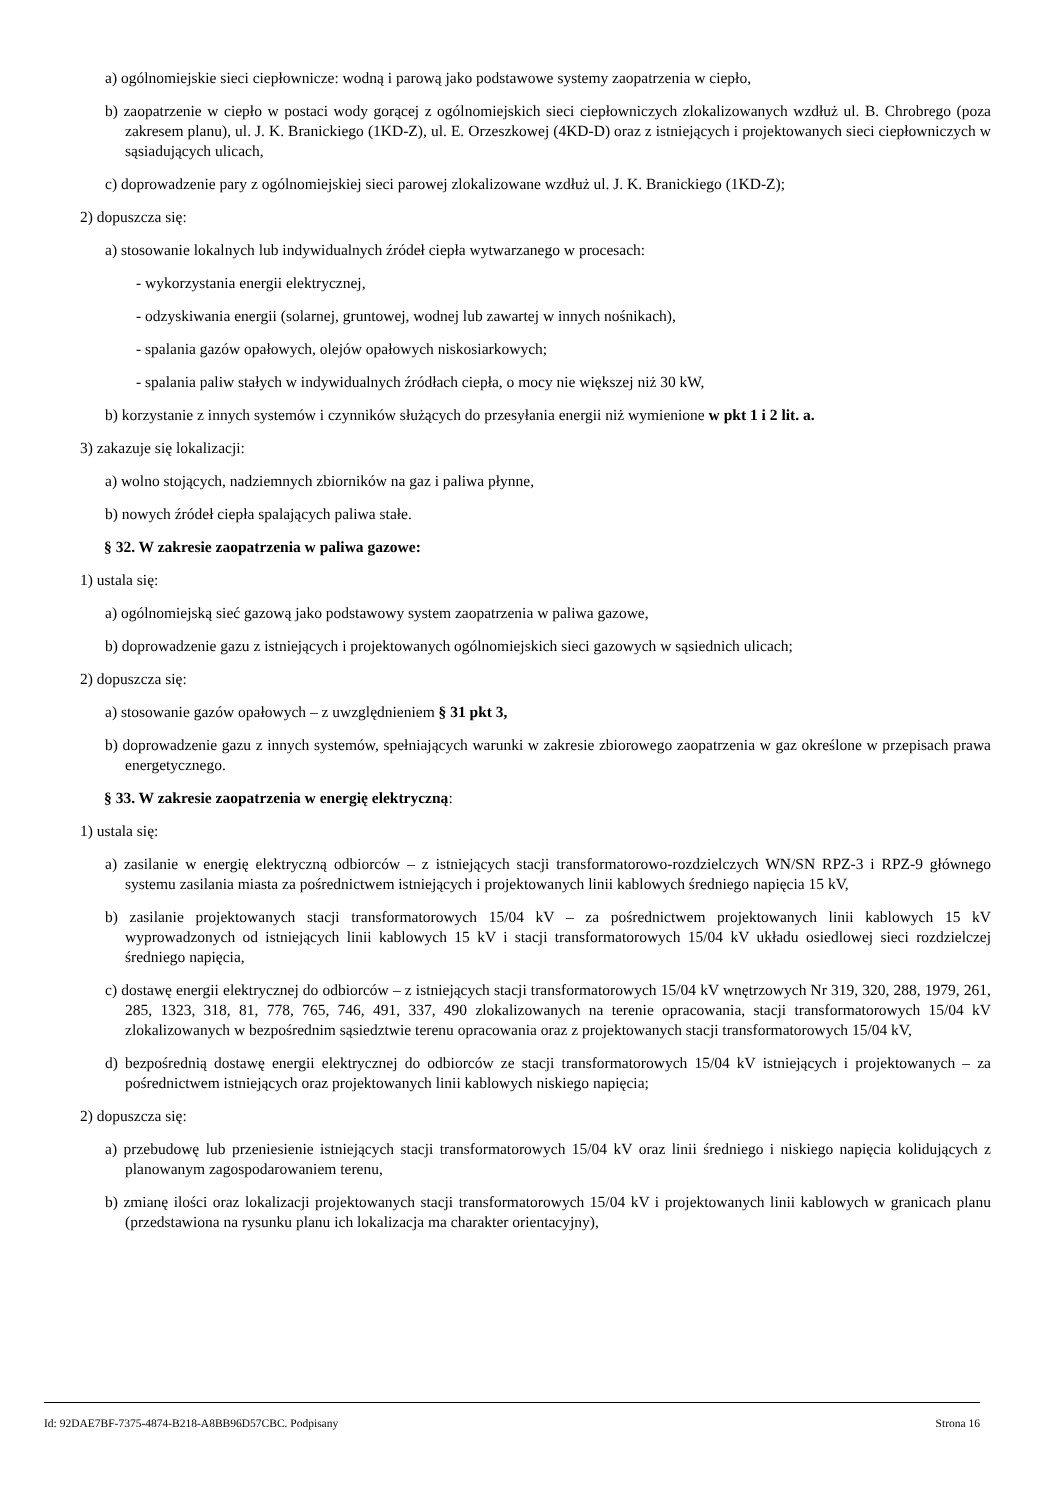a) ogólnomiejskie sieci ciepłownicze: wodną i parową jako podstawowe systemy zaopatrzenia w ciepło,
b) zaopatrzenie w ciepło w postaci wody gorącej z ogólnomiejskich sieci ciepłowniczych zlokalizowanych wzdłuż ul. B. Chrobrego (poza zakresem planu), ul. J. K. Branickiego (1KD-Z), ul. E. Orzeszkowej (4KD-D) oraz z istniejących i projektowanych sieci ciepłowniczych w sąsiadujących ulicach,
c) doprowadzenie pary z ogólnomiejskiej sieci parowej zlokalizowane wzdłuż ul. J. K. Branickiego (1KD-Z);
2) dopuszcza się:
a) stosowanie lokalnych lub indywidualnych źródeł ciepła wytwarzanego w procesach:
- wykorzystania energii elektrycznej,
- odzyskiwania energii (solarnej, gruntowej, wodnej lub zawartej w innych nośnikach),
- spalania gazów opałowych, olejów opałowych niskosiarkowych;
- spalania paliw stałych w indywidualnych źródłach ciepła, o mocy nie większej niż 30 kW,
b) korzystanie z innych systemów i czynników służących do przesyłania energii niż wymienione w pkt 1 i 2 lit. a.
3) zakazuje się lokalizacji:
a) wolno stojących, nadziemnych zbiorników na gaz i paliwa płynne,
b) nowych źródeł ciepła spalających paliwa stałe.
§ 32. W zakresie zaopatrzenia w paliwa gazowe:
1) ustala się:
a) ogólnomiejską sieć gazową jako podstawowy system zaopatrzenia w paliwa gazowe,
b) doprowadzenie gazu z istniejących i projektowanych ogólnomiejskich sieci gazowych w sąsiednich ulicach;
2) dopuszcza się:
a) stosowanie gazów opałowych – z uwzględnieniem § 31 pkt 3,
b) doprowadzenie gazu z innych systemów, spełniających warunki w zakresie zbiorowego zaopatrzenia w gaz określone w przepisach prawa energetycznego.
§ 33. W zakresie zaopatrzenia w energię elektryczną:
1) ustala się:
a) zasilanie w energię elektryczną odbiorców – z istniejących stacji transformatorowo-rozdzielczych WN/SN RPZ-3 i RPZ-9 głównego systemu zasilania miasta za pośrednictwem istniejących i projektowanych linii kablowych średniego napięcia 15 kV,
b) zasilanie projektowanych stacji transformatorowych 15/04 kV – za pośrednictwem projektowanych linii kablowych 15 kV wyprowadzonych od istniejących linii kablowych 15 kV i stacji transformatorowych 15/04 kV układu osiedlowej sieci rozdzielczej średniego napięcia,
c) dostawę energii elektrycznej do odbiorców – z istniejących stacji transformatorowych 15/04 kV wnętrzowych Nr 319, 320, 288, 1979, 261, 285, 1323, 318, 81, 778, 765, 746, 491, 337, 490 zlokalizowanych na terenie opracowania, stacji transformatorowych 15/04 kV zlokalizowanych w bezpośrednim sąsiedztwie terenu opracowania oraz z projektowanych stacji transformatorowych 15/04 kV,
d) bezpośrednią dostawę energii elektrycznej do odbiorców ze stacji transformatorowych 15/04 kV istniejących i projektowanych – za pośrednictwem istniejących oraz projektowanych linii kablowych niskiego napięcia;
2) dopuszcza się:
a) przebudowę lub przeniesienie istniejących stacji transformatorowych 15/04 kV oraz linii średniego i niskiego napięcia kolidujących z planowanym zagospodarowaniem terenu,
b) zmianę ilości oraz lokalizacji projektowanych stacji transformatorowych 15/04 kV i projektowanych linii kablowych w granicach planu (przedstawiona na rysunku planu ich lokalizacja ma charakter orientacyjny),
Id: 92DAE7BF-7375-4874-B218-A8BB96D57CBC. Podpisany Strona 16